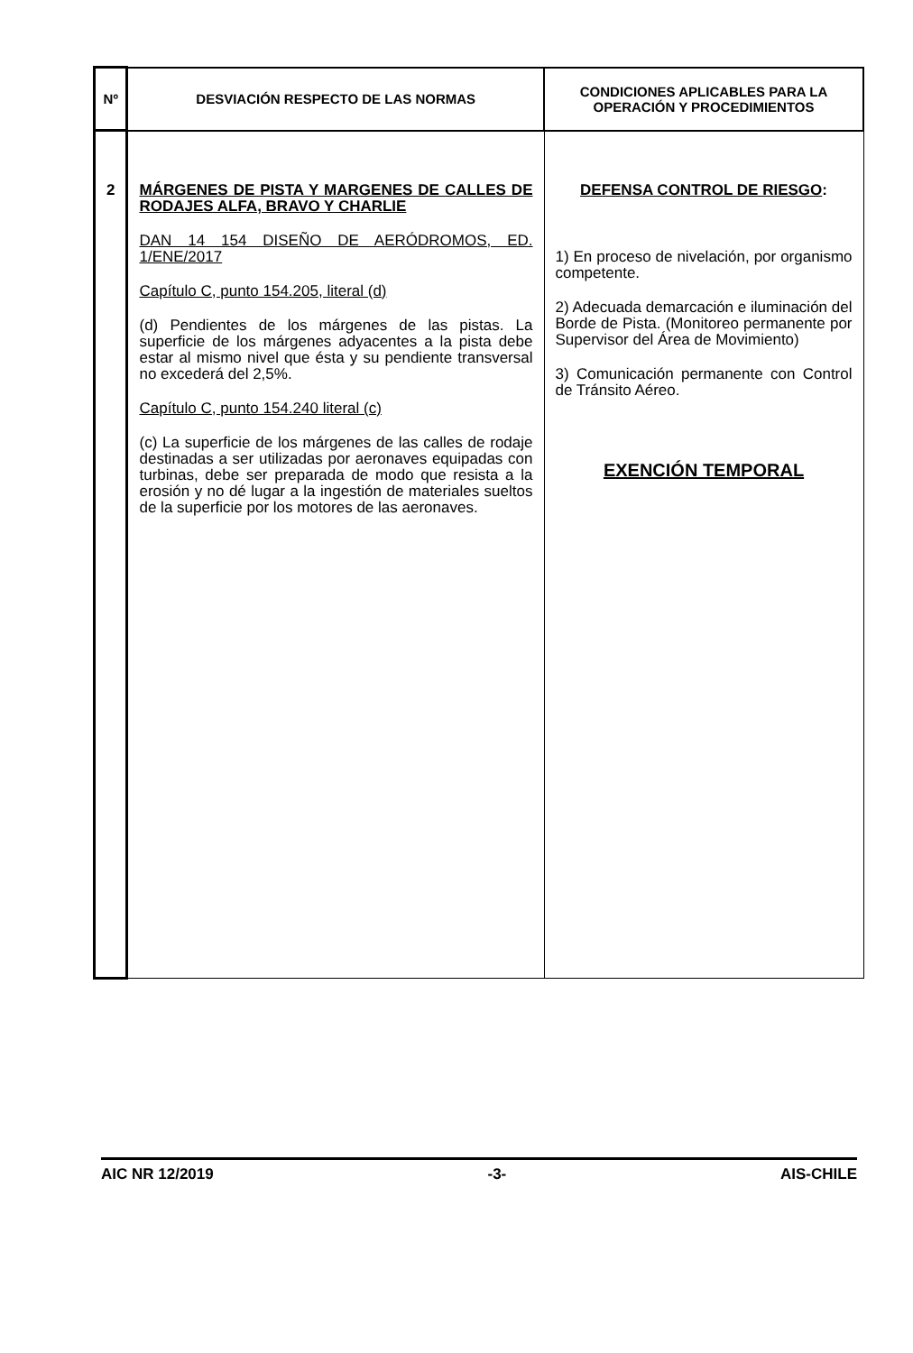| Nº | DESVIACIÓN RESPECTO DE LAS NORMAS | CONDICIONES APLICABLES PARA LA OPERACIÓN Y PROCEDIMIENTOS |
| --- | --- | --- |
| 2 | MÁRGENES DE PISTA Y MARGENES DE CALLES DE RODAJES ALFA, BRAVO Y CHARLIE DAN 14 154 DISEÑO DE AERÓDROMOS, ED. 1/ENE/2017 Capítulo C, punto 154.205, literal (d) (d) Pendientes de los márgenes de las pistas. La superficie de los márgenes adyacentes a la pista debe estar al mismo nivel que ésta y su pendiente transversal no excederá del 2,5%. Capítulo C, punto 154.240 literal (c) (c) La superficie de los márgenes de las calles de rodaje destinadas a ser utilizadas por aeronaves equipadas con turbinas, debe ser preparada de modo que resista a la erosión y no dé lugar a la ingestión de materiales sueltos de la superficie por los motores de las aeronaves. | DEFENSA CONTROL DE RIESGO : 1) En proceso de nivelación, por organismo competente. 2) Adecuada demarcación e iluminación del Borde de Pista. (Monitoreo permanente por Supervisor del Área de Movimiento) 3) Comunicación permanente con Control de Tránsito Aéreo. EXENCIÓN TEMPORAL |
AIC NR 12/2019 -3- AIS-CHILE